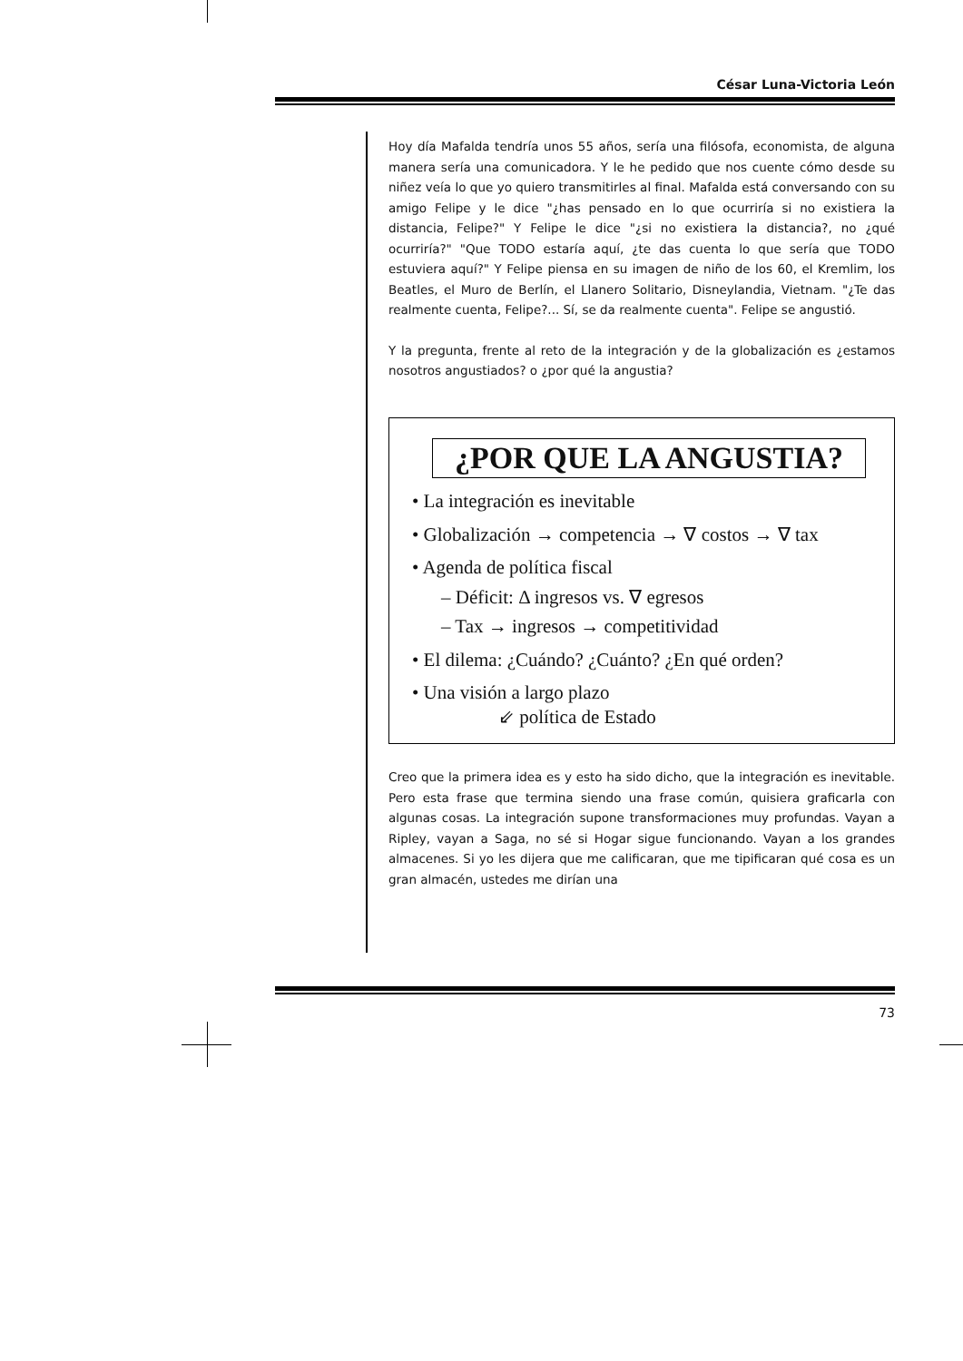César Luna-Victoria León
Hoy día Mafalda tendría unos 55 años, sería una filósofa, economista, de alguna manera sería una comunicadora. Y le he pedido que nos cuente cómo desde su niñez veía lo que yo quiero transmitirles al final. Mafalda está conversando con su amigo Felipe y le dice "¿has pensado en lo que ocurriría si no existiera la distancia, Felipe?" Y Felipe le dice "¿si no existiera la distancia?, no ¿qué ocurriría?" "Que TODO estaría aquí, ¿te das cuenta lo que sería que TODO estuviera aquí?" Y Felipe piensa en su imagen de niño de los 60, el Kremlim, los Beatles, el Muro de Berlín, el Llanero Solitario, Disneylandia, Vietnam. "¿Te das realmente cuenta, Felipe?... Sí, se da realmente cuenta". Felipe se angustió.
Y la pregunta, frente al reto de la integración y de la globalización es ¿estamos nosotros angustiados? o ¿por qué la angustia?
¿POR QUE LA ANGUSTIA?
• La integración es inevitable
• Globalización → competencia → ∇ costos → ∇ tax
• Agenda de política fiscal
– Déficit: Δ ingresos vs. ∇ egresos
– Tax → ingresos → competitividad
• El dilema: ¿Cuándo? ¿Cuánto? ¿En qué orden?
• Una visión a largo plazo
⇙ política de Estado
Creo que la primera idea es y esto ha sido dicho, que la integración es inevitable. Pero esta frase que termina siendo una frase común, quisiera graficarla con algunas cosas. La integración supone transformaciones muy profundas. Vayan a Ripley, vayan a Saga, no sé si Hogar sigue funcionando. Vayan a los grandes almacenes. Si yo les dijera que me calificaran, que me tipificaran qué cosa es un gran almacén, ustedes me dirían una
73